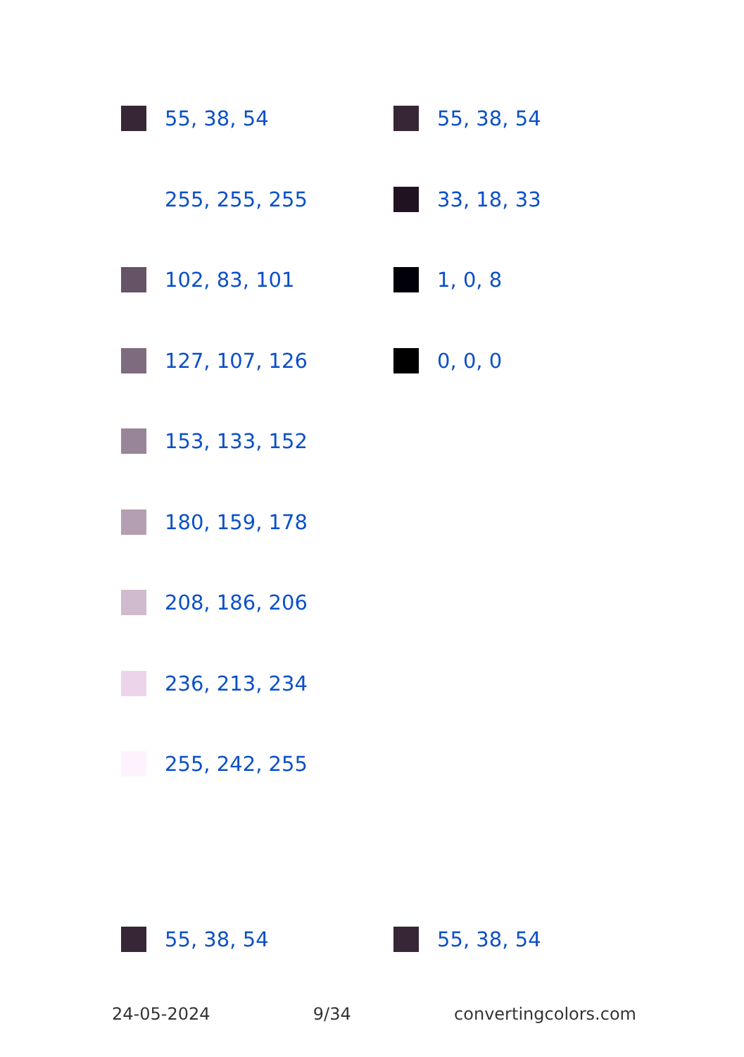55, 38, 54 55, 38, 54
255, 255, 255 33, 18, 33
102, 83, 101 1, 0, 8
127, 107, 126 0, 0, 0
153, 133, 152
180, 159, 178
208, 186, 206
236, 213, 234
255, 242, 255
55, 38, 54 55, 38, 54
24-05-2024 9/34 convertingcolors.com